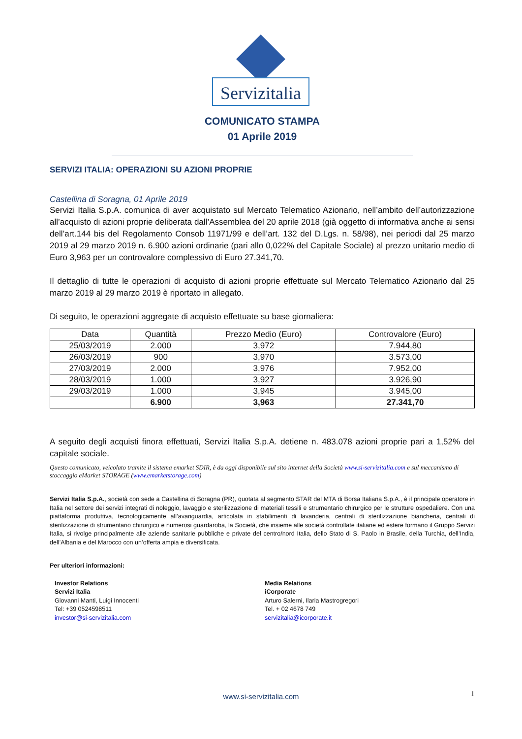Servizitalia
COMUNICATO STAMPA
01 Aprile 2019
SERVIZI ITALIA: OPERAZIONI SU AZIONI PROPRIE
Castellina di Soragna, 01 Aprile 2019
Servizi Italia S.p.A. comunica di aver acquistato sul Mercato Telematico Azionario, nell’ambito dell’autorizzazione all’acquisto di azioni proprie deliberata dall’Assemblea del 20 aprile 2018 (già oggetto di informativa anche ai sensi dell’art.144 bis del Regolamento Consob 11971/99 e dell’art. 132 del D.Lgs. n. 58/98), nei periodi dal 25 marzo 2019 al 29 marzo 2019 n. 6.900 azioni ordinarie (pari allo 0,022% del Capitale Sociale) al prezzo unitario medio di Euro 3,963 per un controvalore complessivo di Euro 27.341,70.
Il dettaglio di tutte le operazioni di acquisto di azioni proprie effettuate sul Mercato Telematico Azionario dal 25 marzo 2019 al 29 marzo 2019 è riportato in allegato.
Di seguito, le operazioni aggregate di acquisto effettuate su base giornaliera:
| Data | Quantità | Prezzo Medio (Euro) | Controvalore (Euro) |
| --- | --- | --- | --- |
| 25/03/2019 | 2.000 | 3,972 | 7.944,80 |
| 26/03/2019 | 900 | 3,970 | 3.573,00 |
| 27/03/2019 | 2.000 | 3,976 | 7.952,00 |
| 28/03/2019 | 1.000 | 3,927 | 3.926,90 |
| 29/03/2019 | 1.000 | 3,945 | 3.945,00 |
| | 6.900 | 3,963 | 27.341,70 |
A seguito degli acquisti finora effettuati, Servizi Italia S.p.A. detiene n. 483.078 azioni proprie pari a 1,52% del capitale sociale.
Questo comunicato, veicolato tramite il sistema emarket SDIR, è da oggi disponibile sul sito internet della Società www.si-servizitalia.com e sul meccanismo di stoccaggio eMarket STORAGE (www.emarketstorage.com)
Servizi Italia S.p.A., società con sede a Castellina di Soragna (PR), quotata al segmento STAR del MTA di Borsa Italiana S.p.A., è il principale operatore in Italia nel settore dei servizi integrati di noleggio, lavaggio e sterilizzazione di materiali tessili e strumentario chirurgico per le strutture ospedaliere. Con una piattaforma produttiva, tecnologicamente all’avanguardia, articolata in stabilimenti di lavanderia, centrali di sterilizzazione biancheria, centrali di sterilizzazione di strumentario chirurgico e numerosi guardaroba, la Società, che insieme alle società controllate italiane ed estere formano il Gruppo Servizi Italia, si rivolge principalmente alle aziende sanitarie pubbliche e private del centro/nord Italia, dello Stato di S. Paolo in Brasile, della Turchia, dell’India, dell’Albania e del Marocco con un’offerta ampia e diversificata.
Per ulteriori informazioni:
Investor Relations
Servizi Italia
Giovanni Manti, Luigi Innocenti
Tel: +39 0524598511
investor@si-servizitalia.com
Media Relations
iCorporate
Arturo Salerni, Ilaria Mastrogregori
Tel. + 02 4678 749
servizitalia@icorporate.it
www.si-servizitalia.com 1